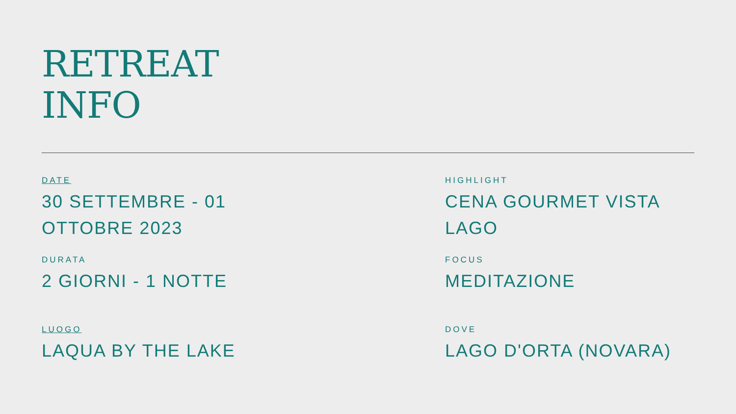RETREAT
INFO
DATE
30 SETTEMBRE - 01
OTTOBRE 2023
HIGHLIGHT
CENA GOURMET VISTA
LAGO
DURATA
2 GIORNI - 1 NOTTE
FOCUS
MEDITAZIONE
LUOGO
LAQUA BY THE LAKE
DOVE
LAGO D'ORTA (NOVARA)